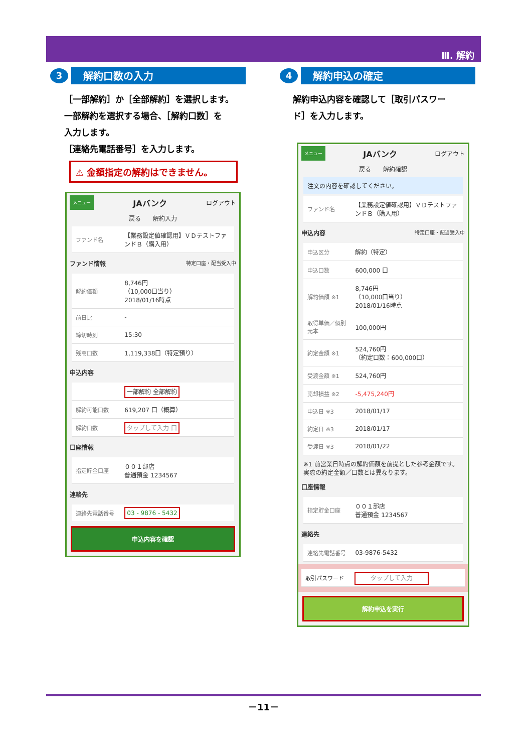Ⅲ. 解約
3
解約口数の入力
［一部解約］か［全部解約］を選択します。
一部解約を選択する場合、［解約口数］を
入力します。
［連絡先電話番号］を入力します。
⚠ 金額指定の解約はできません。
メニュー JAバンク ログアウト
戻る　　解約入力
| ファンド名 | 【業務設定値確認用】ＶＤテストファンドＢ（購入用） |
ファンド情報 特定口座・配当受入中
| 解約価額 | 8,746円 （10,000口当り） 2018/01/16時点 |
| 前日比 | - |
| 締切時刻 | 15:30 |
| 残高口数 | 1,119,338口（特定預り） |
申込内容
| | 一部解約 全部解約 |
| 解約可能口数 | 619,207 口（概算） |
| 解約口数 | タップして入力 口 |
口座情報
| 指定貯金口座 | ００１部店 普通預金 1234567 |
連絡先
| 連絡先電話番号 | 03 - 9876 - 5432 |
申込内容を確認
4
解約申込の確定
解約申込内容を確認して［取引パスワー
ド］を入力します。
メニュー JAバンク ログアウト
戻る　　解約確認
注文の内容を確認してください。
| ファンド名 | 【業務設定値確認用】ＶＤテストファンドＢ（購入用） |
申込内容 特定口座・配当受入中
| 申込区分 | 解約（特定） |
| 申込口数 | 600,000 口 |
| 解約価額 ※1 | 8,746円 （10,000口当り） 2018/01/16時点 |
| 取得単価／個別元本 | 100,000円 |
| 約定金額 ※1 | 524,760円 （約定口数：600,000口） |
| 受渡金額 ※1 | 524,760円 |
| 売却損益 ※2 | -5,475,240円 |
| 申込日 ※3 | 2018/01/17 |
| 約定日 ※3 | 2018/01/17 |
| 受渡日 ※3 | 2018/01/22 |
※1 前営業日時点の解約価額を前提とした参考金額です。実際の約定金額／口数とは異なります。
口座情報
| 指定貯金口座 | ００１部店 普通預金 1234567 |
連絡先
| 連絡先電話番号 | 03-9876-5432 |
| 取引パスワード | タップして入力 |
解約申込を実行
－11－